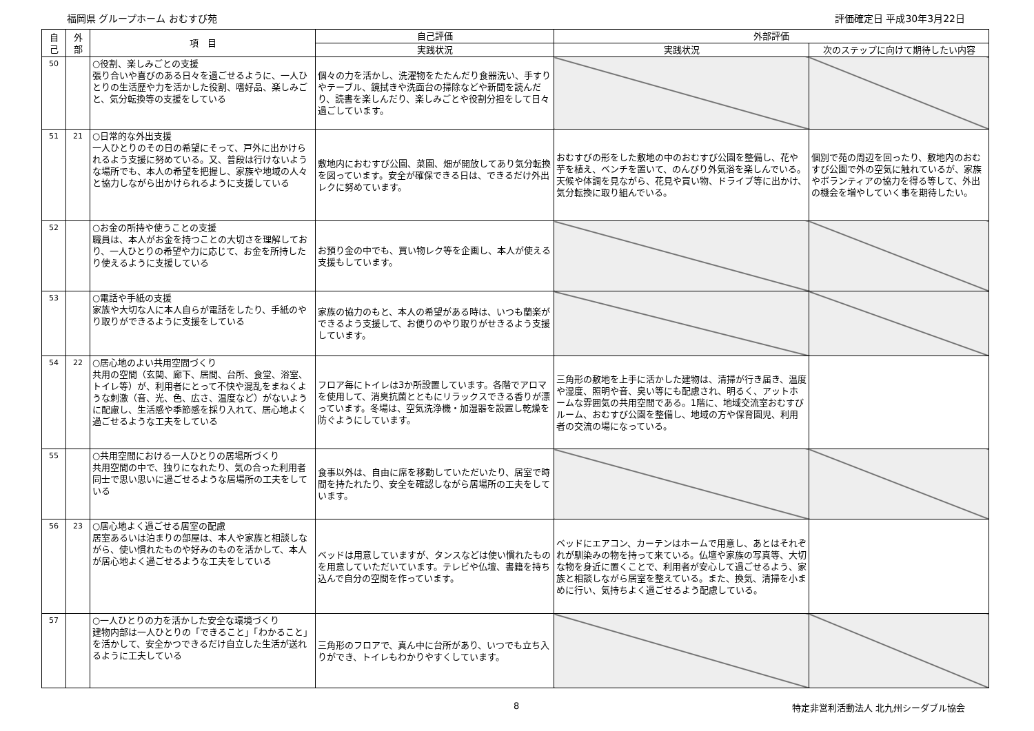福岡県 グループホーム おむすび苑 評価確定日 平成30年3月22日
| 自 己 | 外 部 | 項 目 | 自己評価 | 外部評価 | |
| --- | --- | --- | --- | --- | --- |
| | | | 実践状況 | 実践状況 | 次のステップに向けて期待したい内容 |
| 50 | | ○役割、楽しみごとの支援 張り合いや喜びのある日々を過ごせるように、一人ひとりの生活歴や力を活かした役割、嗜好品、楽しみごと、気分転換等の支援をしている | 個々の力を活かし、洗濯物をたたんだり食器洗い、手すりやテーブル、鏡拭きや洗面台の掃除などや新聞を読んだり、読書を楽しんだり、楽しみごとや役割分担をして日々過ごしています。 | | |
| 51 | 21 | ○日常的な外出支援 一人ひとりのその日の希望にそって、戸外に出かけられるよう支援に努めている。又、普段は行けないような場所でも、本人の希望を把握し、家族や地域の人々と協力しながら出かけられるように支援している | 敷地内におむすび公園、菜園、畑が開放してあり気分転換を図っています。安全が確保できる日は、できるだけ外出レクに努めています。 | おむすびの形をした敷地の中のおむすび公園を整備し、花や芋を植え、ベンチを置いて、のんびり外気浴を楽しんでいる。天候や体調を見ながら、花見や買い物、ドライブ等に出かけ、気分転換に取り組んでいる。 | 個別で苑の周辺を回ったり、敷地内のおむすび公園で外の空気に触れているが、家族やボランティアの協力を得る等して、外出の機会を増やしていく事を期待したい。 |
| 52 | | ○お金の所持や使うことの支援 職員は、本人がお金を持つことの大切さを理解しており、一人ひとりの希望や力に応じて、お金を所持したり使えるように支援している | お預り金の中でも、買い物レク等を企画し、本人が使える支援もしています。 | | |
| 53 | | ○電話や手紙の支援 家族や大切な人に本人自らが電話をしたり、手紙のやり取りができるように支援をしている | 家族の協力のもと、本人の希望がある時は、いつも蘭楽ができるよう支援して、お便りのやり取りがせきるよう支援しています。 | | |
| 54 | 22 | ○居心地のよい共用空間づくり 共用の空間（玄関、廊下、居間、台所、食堂、浴室、トイレ等）が、利用者にとって不快や混乱をまねくような刺激（音、光、色、広さ、温度など）がないように配慮し、生活感や季節感を採り入れて、居心地よく過ごせるような工夫をしている | フロア毎にトイレは3か所設置しています。各階でアロマを使用して、消臭抗菌とともにリラックスできる香りが漂っています。冬場は、空気洗浄機・加湿器を設置し乾燥を防ぐようにしています。 | 三角形の敷地を上手に活かした建物は、清掃が行き届き、温度や湿度、照明や音、臭い等にも配慮され、明るく、アットホームな雰囲気の共用空間である。1階に、地域交流室おむすびルーム、おむすび公園を整備し、地域の方や保育園児、利用者の交流の場になっている。 | |
| 55 | | ○共用空間における一人ひとりの居場所づくり 共用空間の中で、独りになれたり、気の合った利用者同士で思い思いに過ごせるような居場所の工夫をしている | 食事以外は、自由に席を移動していただいたり、居室で時間を持たれたり、安全を確認しながら居場所の工夫をしています。 | | |
| 56 | 23 | ○居心地よく過ごせる居室の配慮 居室あるいは泊まりの部屋は、本人や家族と相談しながら、使い慣れたものや好みのものを活かして、本人が居心地よく過ごせるような工夫をしている | ベッドは用意していますが、タンスなどは使い慣れたものを用意していただいています。テレビや仏壇、書籍を持ち込んで自分の空間を作っています。 | ベッドにエアコン、カーテンはホームで用意し、あとはそれぞれが馴染みの物を持って来ている。仏壇や家族の写真等、大切な物を身近に置くことで、利用者が安心して過ごせるよう、家族と相談しながら居室を整えている。また、換気、清掃を小まめに行い、気持ちよく過ごせるよう配慮している。 | |
| 57 | | ○一人ひとりの力を活かした安全な環境づくり 建物内部は一人ひとりの「できること」「わかること」を活かして、安全かつできるだけ自立した生活が送れるように工夫している | 三角形のフロアで、真ん中に台所があり、いつでも立ち入りができ、トイレもわかりやすくしています。 | | |
8 特定非営利活動法人 北九州シーダブル協会